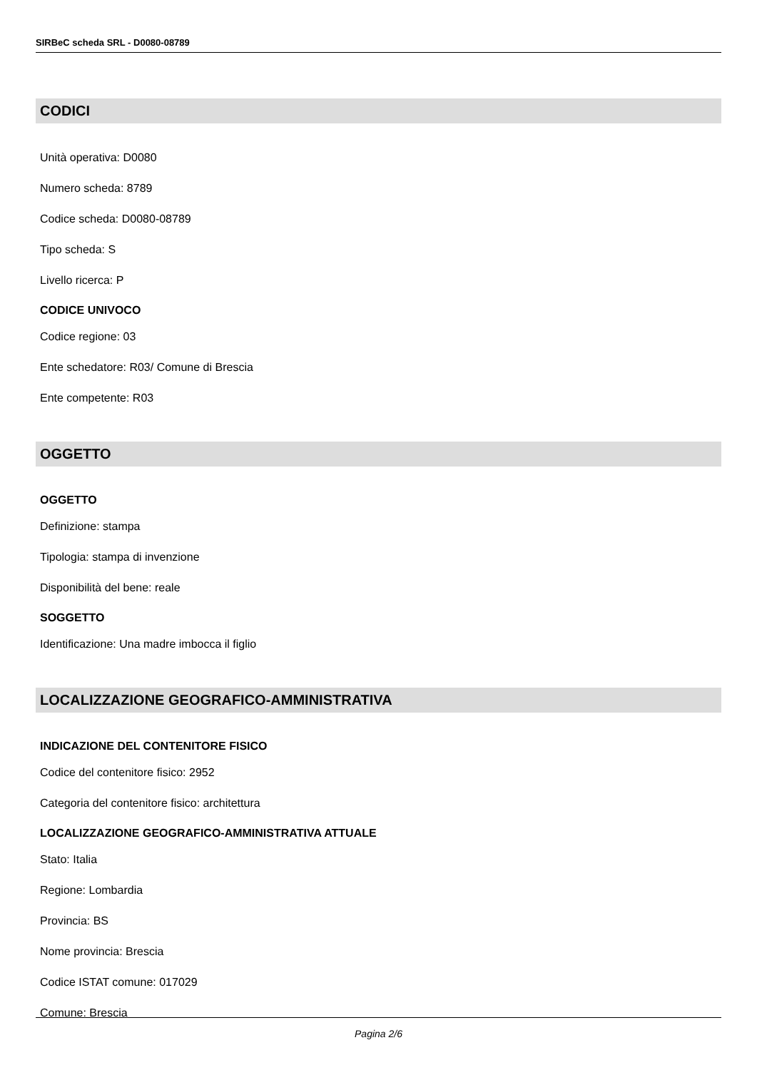SIRBeC scheda SRL - D0080-08789
CODICI
Unità operativa: D0080
Numero scheda: 8789
Codice scheda: D0080-08789
Tipo scheda: S
Livello ricerca: P
CODICE UNIVOCO
Codice regione: 03
Ente schedatore: R03/ Comune di Brescia
Ente competente: R03
OGGETTO
OGGETTO
Definizione: stampa
Tipologia: stampa di invenzione
Disponibilità del bene: reale
SOGGETTO
Identificazione: Una madre imbocca il figlio
LOCALIZZAZIONE GEOGRAFICO-AMMINISTRATIVA
INDICAZIONE DEL CONTENITORE FISICO
Codice del contenitore fisico: 2952
Categoria del contenitore fisico: architettura
LOCALIZZAZIONE GEOGRAFICO-AMMINISTRATIVA ATTUALE
Stato: Italia
Regione: Lombardia
Provincia: BS
Nome provincia: Brescia
Codice ISTAT comune: 017029
Comune: Brescia
Pagina 2/6